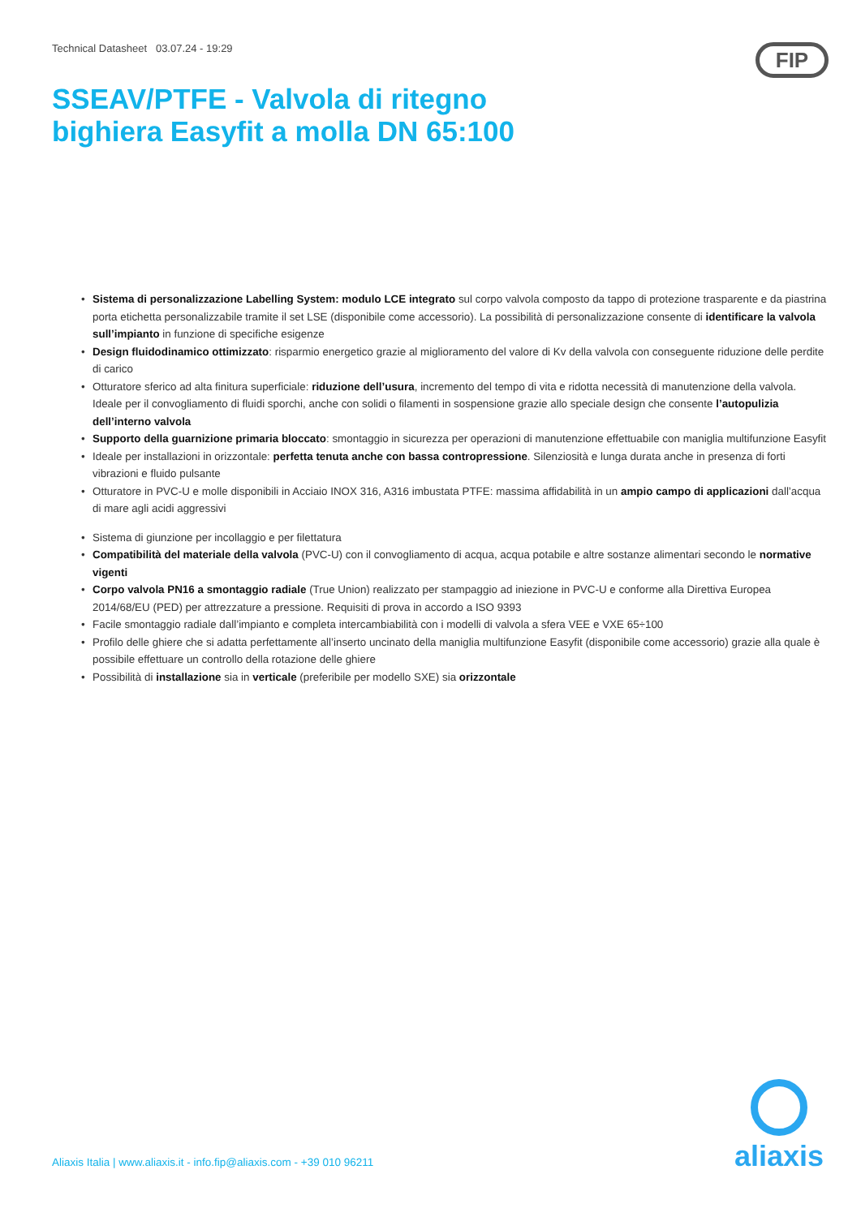Technical Datasheet 03.07.24 - 19:29
FIP
SSEAV/PTFE - Valvola di ritegno
bighiera Easyfit a molla DN 65:100
• Sistema di personalizzazione Labelling System: modulo LCE integrato sul corpo valvola composto da tappo di protezione trasparente e da piastrina porta etichetta personalizzabile tramite il set LSE (disponibile come accessorio). La possibilità di personalizzazione consente di identificare la valvola sull’impianto in funzione di specifiche esigenze
• Design fluidodinamico ottimizzato: risparmio energetico grazie al miglioramento del valore di Kv della valvola con conseguente riduzione delle perdite di carico
• Otturatore sferico ad alta finitura superficiale: riduzione dell’usura, incremento del tempo di vita e ridotta necessità di manutenzione della valvola. Ideale per il convogliamento di fluidi sporchi, anche con solidi o filamenti in sospensione grazie allo speciale design che consente l’autopulizia dell’interno valvola
• Supporto della guarnizione primaria bloccato: smontaggio in sicurezza per operazioni di manutenzione effettuabile con maniglia multifunzione Easyfit
• Ideale per installazioni in orizzontale: perfetta tenuta anche con bassa contropressione. Silenziosità e lunga durata anche in presenza di forti vibrazioni e fluido pulsante
• Otturatore in PVC-U e molle disponibili in Acciaio INOX 316, A316 imbustata PTFE: massima affidabilità in un ampio campo di applicazioni dall’acqua di mare agli acidi aggressivi
• Sistema di giunzione per incollaggio e per filettatura
• Compatibilità del materiale della valvola (PVC-U) con il convogliamento di acqua, acqua potabile e altre sostanze alimentari secondo le normative vigenti
• Corpo valvola PN16 a smontaggio radiale (True Union) realizzato per stampaggio ad iniezione in PVC-U e conforme alla Direttiva Europea 2014/68/EU (PED) per attrezzature a pressione. Requisiti di prova in accordo a ISO 9393
• Facile smontaggio radiale dall’impianto e completa intercambiabilità con i modelli di valvola a sfera VEE e VXE 65÷100
• Profilo delle ghiere che si adatta perfettamente all’inserto uncinato della maniglia multifunzione Easyfit (disponibile come accessorio) grazie alla quale è possibile effettuare un controllo della rotazione delle ghiere
• Possibilità di installazione sia in verticale (preferibile per modello SXE) sia orizzontale
Aliaxis Italia | www.aliaxis.it - info.fip@aliaxis.com - +39 010 96211
aliaxis